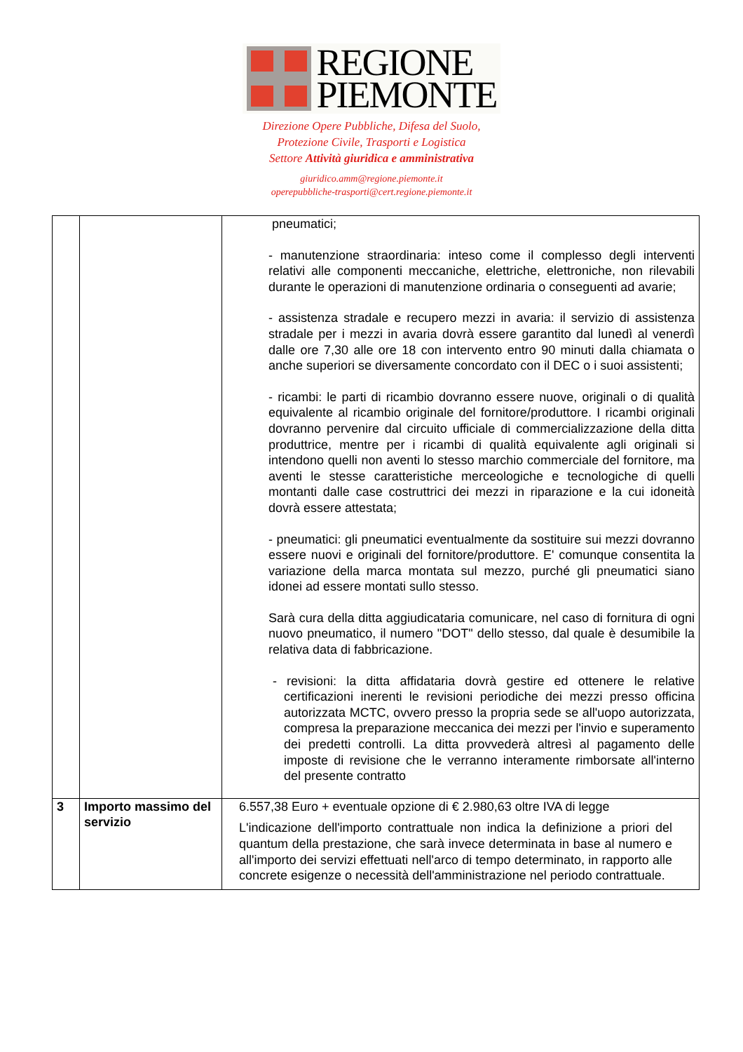REGIONE
PIEMONTE
Direzione Opere Pubbliche, Difesa del Suolo,
Protezione Civile, Trasporti e Logistica
Settore Attività giuridica e amministrativa
giuridico.amm@regione.piemonte.it
operepubbliche-trasporti@cert.regione.piemonte.it
| | | pneumatici; - manutenzione straordinaria: inteso come il complesso degli interventi relativi alle componenti meccaniche, elettriche, elettroniche, non rilevabili durante le operazioni di manutenzione ordinaria o conseguenti ad avarie; - assistenza stradale e recupero mezzi in avaria: il servizio di assistenza stradale per i mezzi in avaria dovrà essere garantito dal lunedì al venerdì dalle ore 7,30 alle ore 18 con intervento entro 90 minuti dalla chiamata o anche superiori se diversamente concordato con il DEC o i suoi assistenti; - ricambi: le parti di ricambio dovranno essere nuove, originali o di qualità equivalente al ricambio originale del fornitore/produttore. I ricambi originali dovranno pervenire dal circuito ufficiale di commercializzazione della ditta produttrice, mentre per i ricambi di qualità equivalente agli originali si intendono quelli non aventi lo stesso marchio commerciale del fornitore, ma aventi le stesse caratteristiche merceologiche e tecnologiche di quelli montanti dalle case costruttrici dei mezzi in riparazione e la cui idoneità dovrà essere attestata; - pneumatici: gli pneumatici eventualmente da sostituire sui mezzi dovranno essere nuovi e originali del fornitore/produttore. E' comunque consentita la variazione della marca montata sul mezzo, purché gli pneumatici siano idonei ad essere montati sullo stesso. Sarà cura della ditta aggiudicataria comunicare, nel caso di fornitura di ogni nuovo pneumatico, il numero "DOT" dello stesso, dal quale è desumibile la relativa data di fabbricazione. - revisioni: la ditta affidataria dovrà gestire ed ottenere le relative certificazioni inerenti le revisioni periodiche dei mezzi presso officina autorizzata MCTC, ovvero presso la propria sede se all'uopo autorizzata, compresa la preparazione meccanica dei mezzi per l'invio e superamento dei predetti controlli. La ditta provvederà altresì al pagamento delle imposte di revisione che le verranno interamente rimborsate all'interno del presente contratto |
| 3 | Importo massimo del servizio | 6.557,38 Euro + eventuale opzione di € 2.980,63 oltre IVA di legge L'indicazione dell'importo contrattuale non indica la definizione a priori del quantum della prestazione, che sarà invece determinata in base al numero e all'importo dei servizi effettuati nell'arco di tempo determinato, in rapporto alle concrete esigenze o necessità dell'amministrazione nel periodo contrattuale. |